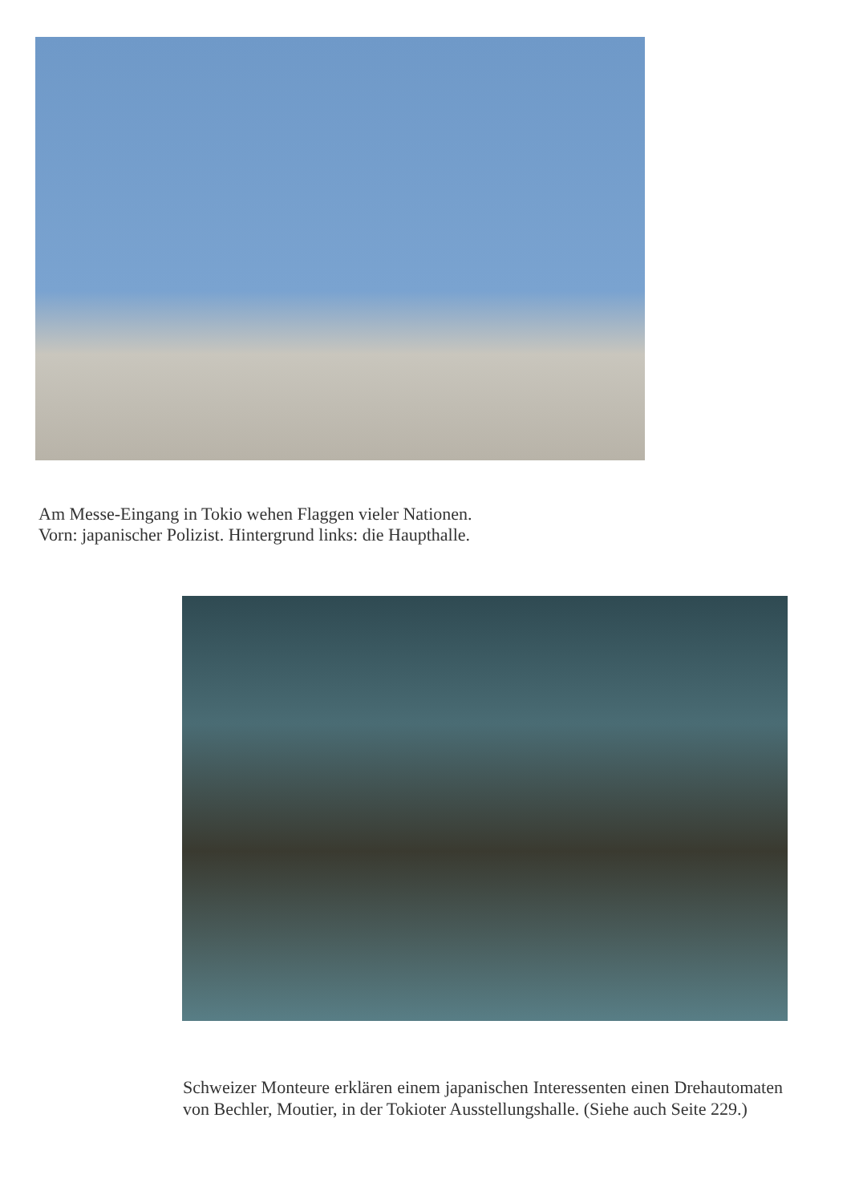Am Messe-Eingang in Tokio wehen Flaggen vieler Nationen.
Vorn: japanischer Polizist. Hintergrund links: die Haupthalle.
Schweizer Monteure erklären einem japanischen Interessenten einen Drehautomaten von Bechler, Moutier, in der Tokioter Ausstellungshalle. (Siehe auch Seite 229.)